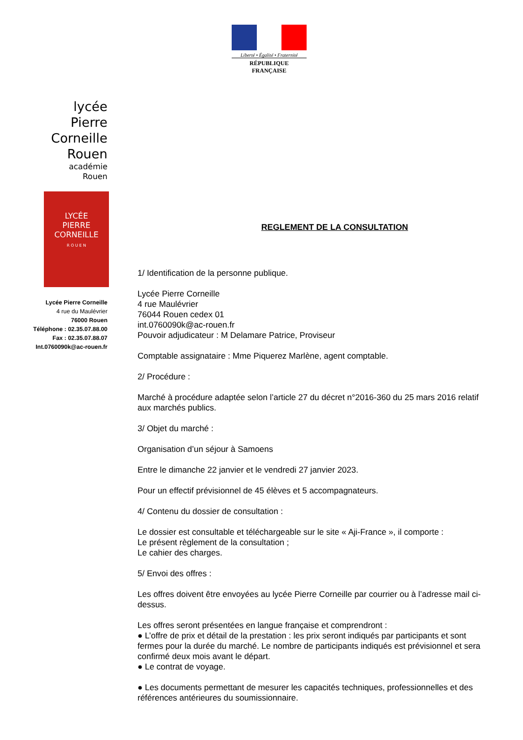Liberté • Égalité • Fraternité
RÉPUBLIQUE FRANÇAISE
lycée
Pierre Corneille
Rouen
académie
Rouen
LYCÉE
PIERRE
CORNEILLE
R O U E N
Lycée Pierre Corneille
4 rue du Maulévrier
76000 Rouen
Téléphone : 02.35.07.88.00
Fax : 02.35.07.88.07
Int.0760090k@ac-rouen.fr
REGLEMENT DE LA CONSULTATION
1/ Identification de la personne publique.
Lycée Pierre Corneille
4 rue Maulévrier
76044 Rouen cedex 01
int.0760090k@ac-rouen.fr
Pouvoir adjudicateur : M Delamare Patrice, Proviseur
Comptable assignataire : Mme Piquerez Marlène, agent comptable.
2/ Procédure :
Marché à procédure adaptée selon l’article 27 du décret n°2016-360 du 25 mars 2016 relatif aux marchés publics.
3/ Objet du marché :
Organisation d’un séjour à Samoens
Entre le dimanche 22 janvier et le vendredi 27 janvier 2023.
Pour un effectif prévisionnel de 45 élèves et 5 accompagnateurs.
4/ Contenu du dossier de consultation :
Le dossier est consultable et téléchargeable sur le site « Aji-France », il comporte :
Le présent règlement de la consultation ;
Le cahier des charges.
5/ Envoi des offres :
Les offres doivent être envoyées au lycée Pierre Corneille par courrier ou à l’adresse mail ci-dessus.
Les offres seront présentées en langue française et comprendront :
● L’offre de prix et détail de la prestation : les prix seront indiqués par participants et sont fermes pour la durée du marché. Le nombre de participants indiqués est prévisionnel et sera confirmé deux mois avant le départ.
● Le contrat de voyage.
● Les documents permettant de mesurer les capacités techniques, professionnelles et des références antérieures du soumissionnaire.